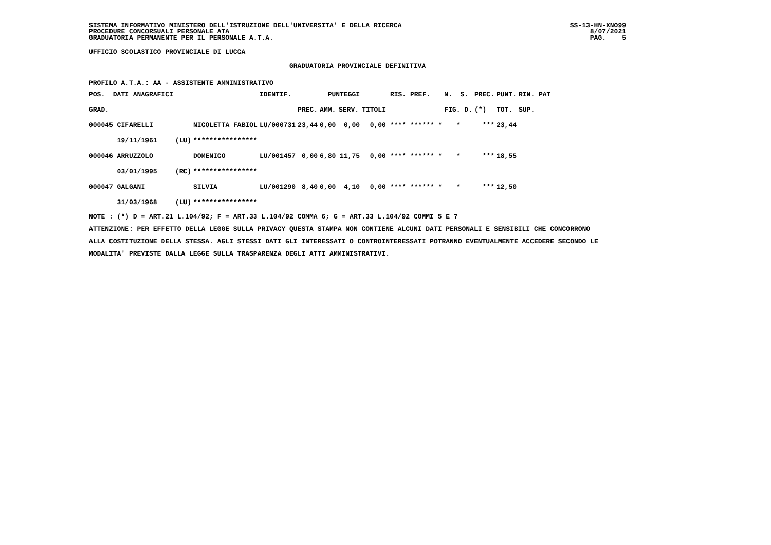SISTEMA INFORMATIVO MINISTERO DELL'ISTRUZIONE DELL'UNIVERSITA' E DELLA RICERCA
PROCEDURE CONCORSUALI PERSONALE ATA
GRADUATORIA PERMANENTE PER IL PERSONALE A.T.A.
SS-13-HN-XNO99
8/07/2021
PAG. 5
UFFICIO SCOLASTICO PROVINCIALE DI LUCCA
GRADUATORIA PROVINCIALE DEFINITIVA
PROFILO A.T.A.: AA - ASSISTENTE AMMINISTRATIVO
| POS. DATI ANAGRAFICI | | | IDENTIF. | | PUNTEGGI | | | | RIS. PREF. | N. S. | PREC. | PUNT. | RIN. PAT |
| GRAD. | | | | PREC. | AMM. | SERV. | TITOLI | | | FIG. D. | (*) | TOT. | SUP. |
| 000045 CIFARELLI | | NICOLETTA FABIOL | LU/000731 | 23,44 | 0,00 | 0,00 | 0,00 | | **** ****** * | * | *** | 23,44 | |
| 19/11/1961 | (LU) | **************** | | | | | | | | | | | |
| 000046 ARRUZZOLO | | DOMENICO | LU/001457 | 0,00 | 6,80 | 11,75 | 0,00 | | **** ****** * | * | *** | 18,55 | |
| 03/01/1995 | (RC) | **************** | | | | | | | | | | | |
| 000047 GALGANI | | SILVIA | LU/001290 | 8,40 | 0,00 | 4,10 | 0,00 | | **** ****** * | * | *** | 12,50 | |
| 31/03/1968 | (LU) | **************** | | | | | | | | | | | |
NOTE : (*) D = ART.21 L.104/92; F = ART.33 L.104/92 COMMA 6; G = ART.33 L.104/92 COMMI 5 E 7
ATTENZIONE: PER EFFETTO DELLA LEGGE SULLA PRIVACY QUESTA STAMPA NON CONTIENE ALCUNI DATI PERSONALI E SENSIBILI CHE CONCORRONO
ALLA COSTITUZIONE DELLA STESSA. AGLI STESSI DATI GLI INTERESSATI O CONTROINTERESSATI POTRANNO EVENTUALMENTE ACCEDERE SECONDO LE
MODALITA' PREVISTE DALLA LEGGE SULLA TRASPARENZA DEGLI ATTI AMMINISTRATIVI.